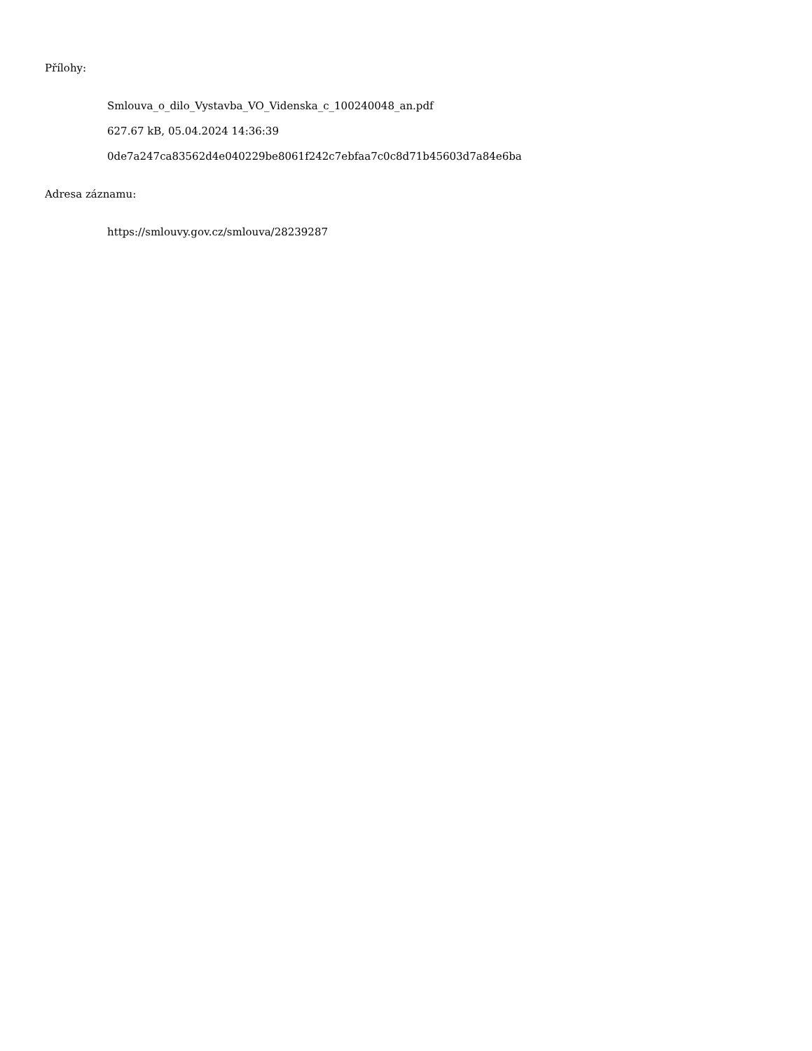Přílohy:
Smlouva_o_dilo_Vystavba_VO_Videnska_c_100240048_an.pdf
627.67 kB, 05.04.2024 14:36:39
0de7a247ca83562d4e040229be8061f242c7ebfaa7c0c8d71b45603d7a84e6ba
Adresa záznamu:
https://smlouvy.gov.cz/smlouva/28239287